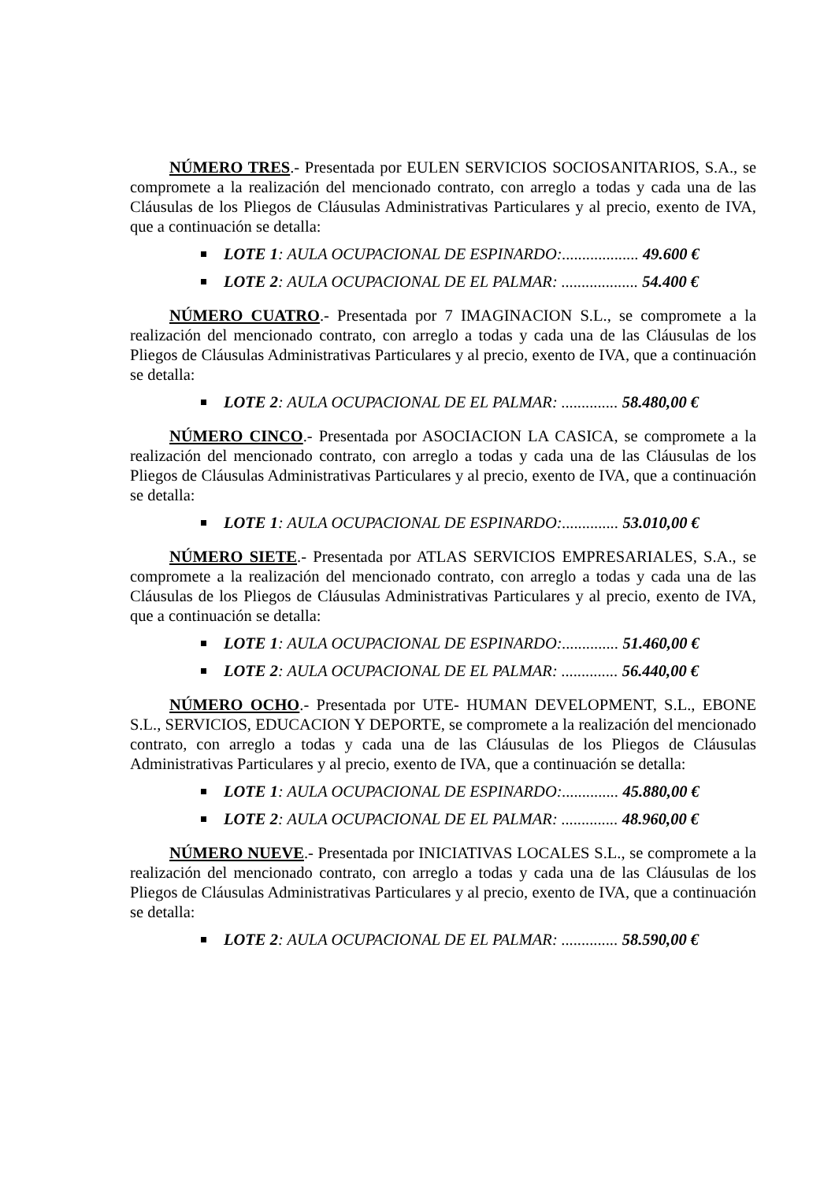NÚMERO TRES.- Presentada por EULEN SERVICIOS SOCIOSANITARIOS, S.A., se compromete a la realización del mencionado contrato, con arreglo a todas y cada una de las Cláusulas de los Pliegos de Cláusulas Administrativas Particulares y al precio, exento de IVA, que a continuación se detalla:
LOTE 1: AULA OCUPACIONAL DE ESPINARDO:................... 49.600 €
LOTE 2: AULA OCUPACIONAL DE EL PALMAR: ................... 54.400 €
NÚMERO CUATRO.- Presentada por 7 IMAGINACION S.L., se compromete a la realización del mencionado contrato, con arreglo a todas y cada una de las Cláusulas de los Pliegos de Cláusulas Administrativas Particulares y al precio, exento de IVA, que a continuación se detalla:
LOTE 2: AULA OCUPACIONAL DE EL PALMAR: .............. 58.480,00 €
NÚMERO CINCO.- Presentada por ASOCIACION LA CASICA, se compromete a la realización del mencionado contrato, con arreglo a todas y cada una de las Cláusulas de los Pliegos de Cláusulas Administrativas Particulares y al precio, exento de IVA, que a continuación se detalla:
LOTE 1: AULA OCUPACIONAL DE ESPINARDO:.............. 53.010,00 €
NÚMERO SIETE.- Presentada por ATLAS SERVICIOS EMPRESARIALES, S.A., se compromete a la realización del mencionado contrato, con arreglo a todas y cada una de las Cláusulas de los Pliegos de Cláusulas Administrativas Particulares y al precio, exento de IVA, que a continuación se detalla:
LOTE 1: AULA OCUPACIONAL DE ESPINARDO:.............. 51.460,00 €
LOTE 2: AULA OCUPACIONAL DE EL PALMAR: .............. 56.440,00 €
NÚMERO OCHO.- Presentada por UTE- HUMAN DEVELOPMENT, S.L., EBONE S.L., SERVICIOS, EDUCACION Y DEPORTE, se compromete a la realización del mencionado contrato, con arreglo a todas y cada una de las Cláusulas de los Pliegos de Cláusulas Administrativas Particulares y al precio, exento de IVA, que a continuación se detalla:
LOTE 1: AULA OCUPACIONAL DE ESPINARDO:.............. 45.880,00 €
LOTE 2: AULA OCUPACIONAL DE EL PALMAR: .............. 48.960,00 €
NÚMERO NUEVE.- Presentada por INICIATIVAS LOCALES S.L., se compromete a la realización del mencionado contrato, con arreglo a todas y cada una de las Cláusulas de los Pliegos de Cláusulas Administrativas Particulares y al precio, exento de IVA, que a continuación se detalla:
LOTE 2: AULA OCUPACIONAL DE EL PALMAR: .............. 58.590,00 €